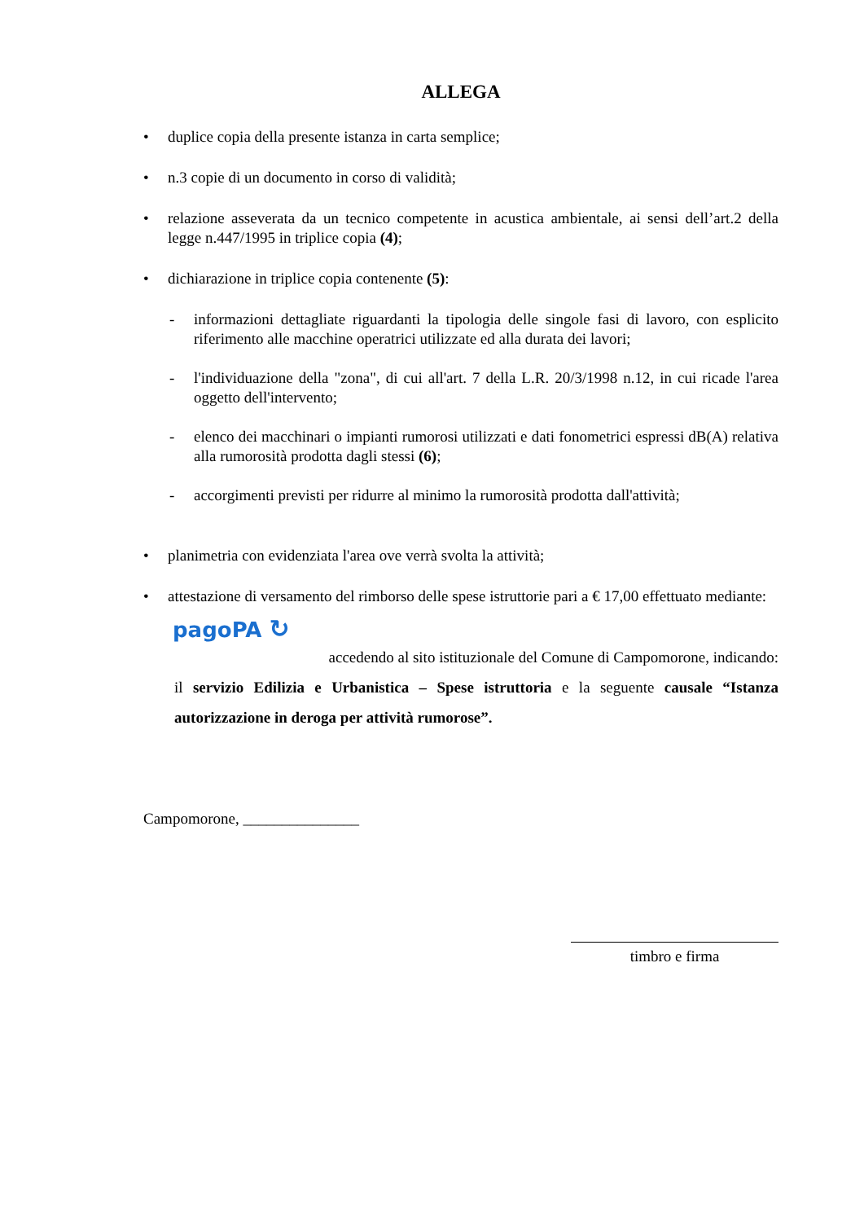ALLEGA
• duplice copia della presente istanza in carta semplice;
• n.3 copie di un documento in corso di validità;
• relazione asseverata da un tecnico competente in acustica ambientale, ai sensi dell’art.2 della legge n.447/1995 in triplice copia (4);
• dichiarazione in triplice copia contenente (5):
- informazioni dettagliate riguardanti la tipologia delle singole fasi di lavoro, con esplicito riferimento alle macchine operatrici utilizzate ed alla durata dei lavori;
- l'individuazione della "zona", di cui all'art. 7 della L.R. 20/3/1998 n.12, in cui ricade l'area oggetto dell'intervento;
- elenco dei macchinari o impianti rumorosi utilizzati e dati fonometrici espressi dB(A) relativa alla rumorosità prodotta dagli stessi (6);
- accorgimenti previsti per ridurre al minimo la rumorosità prodotta dall'attività;
• planimetria con evidenziata l'area ove verrà svolta la attività;
• attestazione di versamento del rimborso delle spese istruttorie pari a € 17,00 effettuato mediante:
pagoPA ↻
accedendo al sito istituzionale del Comune di Campomorone, indicando:
il servizio Edilizia e Urbanistica – Spese istruttoria e la seguente causale “Istanza autorizzazione in deroga per attività rumorose”.
Campomorone, _______________
timbro e firma